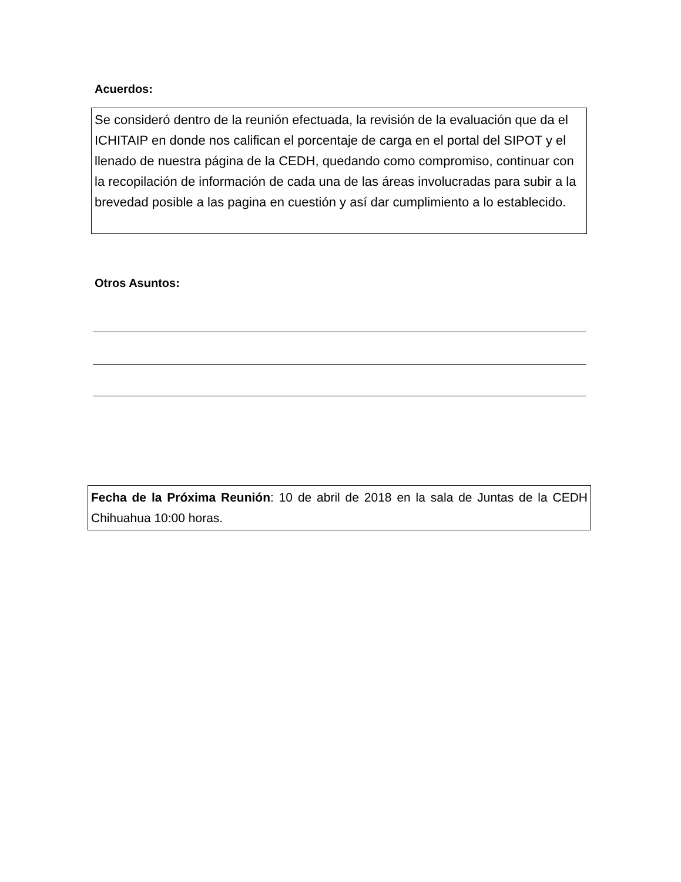Acuerdos:
Se consideró dentro de la reunión efectuada, la revisión de la evaluación que da el ICHITAIP en donde nos califican el porcentaje de carga en el portal del SIPOT y el llenado de nuestra página de la CEDH, quedando como compromiso, continuar con la recopilación de información de cada una de las áreas involucradas para subir a la brevedad posible a las pagina en cuestión y así dar cumplimiento a lo establecido.
Otros Asuntos:
Fecha de la Próxima Reunión: 10 de abril de 2018 en la sala de Juntas de la CEDH Chihuahua 10:00 horas.